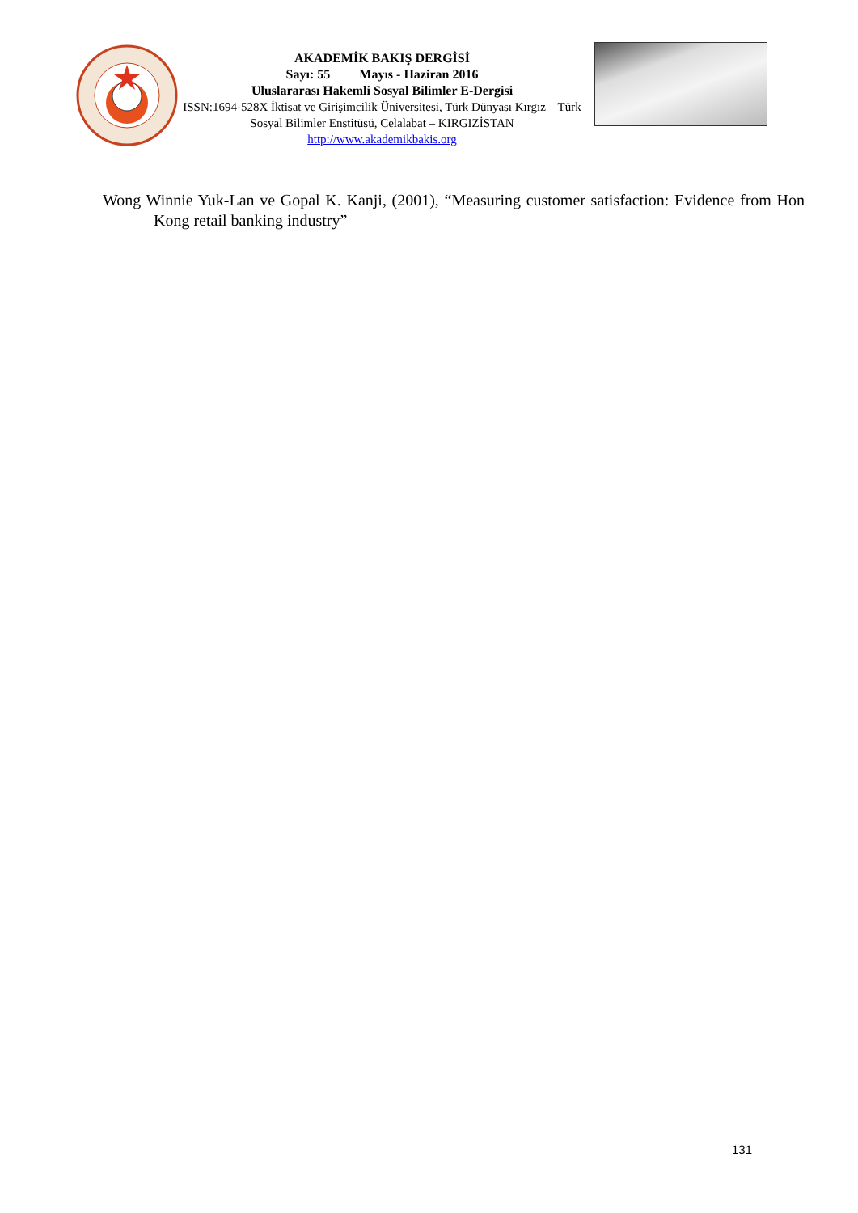AKADEMİK BAKIŞ DERGİSİ
Sayı: 55 Mayıs - Haziran 2016
Uluslararası Hakemli Sosyal Bilimler E-Dergisi
ISSN:1694-528X İktisat ve Girişimcilik Üniversitesi, Türk Dünyası Kırgız – Türk Sosyal Bilimler Enstitüsü, Celalabat – KIRGIZİSTAN
http://www.akademikbakis.org
Wong Winnie Yuk-Lan ve Gopal K. Kanji, (2001), “Measuring customer satisfaction: Evidence from Hon Kong retail banking industry”
131